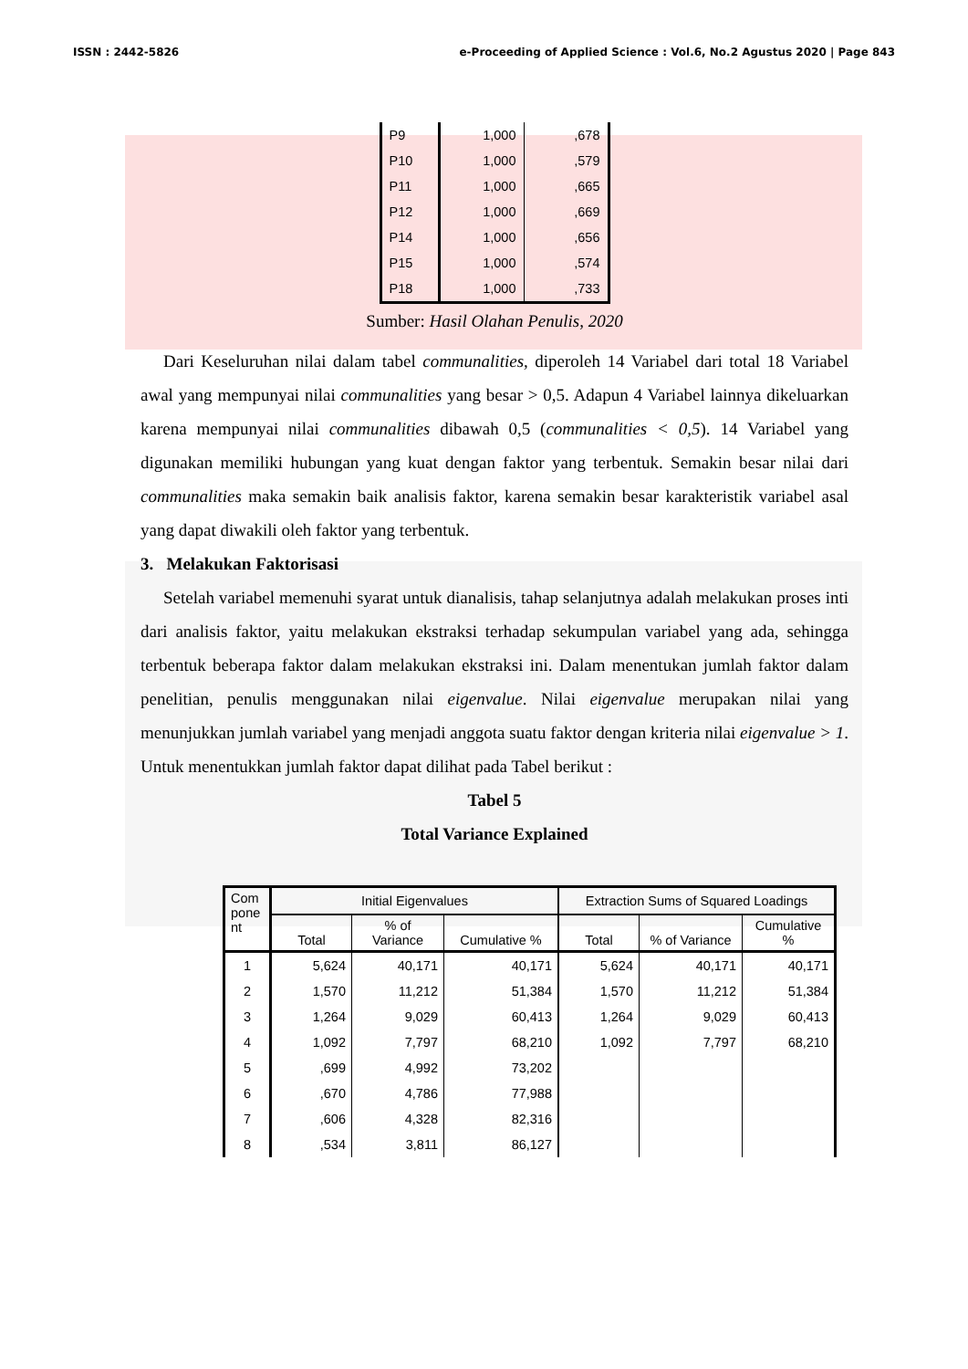ISSN : 2442-5826 e-Proceeding of Applied Science : Vol.6, No.2 Agustus 2020 | Page 843
| P9 | 1,000 | ,678 |
| P10 | 1,000 | ,579 |
| P11 | 1,000 | ,665 |
| P12 | 1,000 | ,669 |
| P14 | 1,000 | ,656 |
| P15 | 1,000 | ,574 |
| P18 | 1,000 | ,733 |
Sumber: Hasil Olahan Penulis, 2020
Dari Keseluruhan nilai dalam tabel communalities, diperoleh 14 Variabel dari total 18 Variabel awal yang mempunyai nilai communalities yang besar > 0,5. Adapun 4 Variabel lainnya dikeluarkan karena mempunyai nilai communalities dibawah 0,5 (communalities < 0,5). 14 Variabel yang digunakan memiliki hubungan yang kuat dengan faktor yang terbentuk. Semakin besar nilai dari communalities maka semakin baik analisis faktor, karena semakin besar karakteristik variabel asal yang dapat diwakili oleh faktor yang terbentuk.
3. Melakukan Faktorisasi
Setelah variabel memenuhi syarat untuk dianalisis, tahap selanjutnya adalah melakukan proses inti dari analisis faktor, yaitu melakukan ekstraksi terhadap sekumpulan variabel yang ada, sehingga terbentuk beberapa faktor dalam melakukan ekstraksi ini. Dalam menentukan jumlah faktor dalam penelitian, penulis menggunakan nilai eigenvalue. Nilai eigenvalue merupakan nilai yang menunjukkan jumlah variabel yang menjadi anggota suatu faktor dengan kriteria nilai eigenvalue > 1. Untuk menentukkan jumlah faktor dapat dilihat pada Tabel berikut :
Tabel 5
Total Variance Explained
| Com pone nt | Initial Eigenvalues | | | Extraction Sums of Squared Loadings | | |
| --- | --- | --- | --- | --- | --- | --- |
| | Total | % of Variance | Cumulative % | Total | % of Variance | Cumulative % |
| 1 | 5,624 | 40,171 | 40,171 | 5,624 | 40,171 | 40,171 |
| 2 | 1,570 | 11,212 | 51,384 | 1,570 | 11,212 | 51,384 |
| 3 | 1,264 | 9,029 | 60,413 | 1,264 | 9,029 | 60,413 |
| 4 | 1,092 | 7,797 | 68,210 | 1,092 | 7,797 | 68,210 |
| 5 | ,699 | 4,992 | 73,202 | | | |
| 6 | ,670 | 4,786 | 77,988 | | | |
| 7 | ,606 | 4,328 | 82,316 | | | |
| 8 | ,534 | 3,811 | 86,127 | | | |